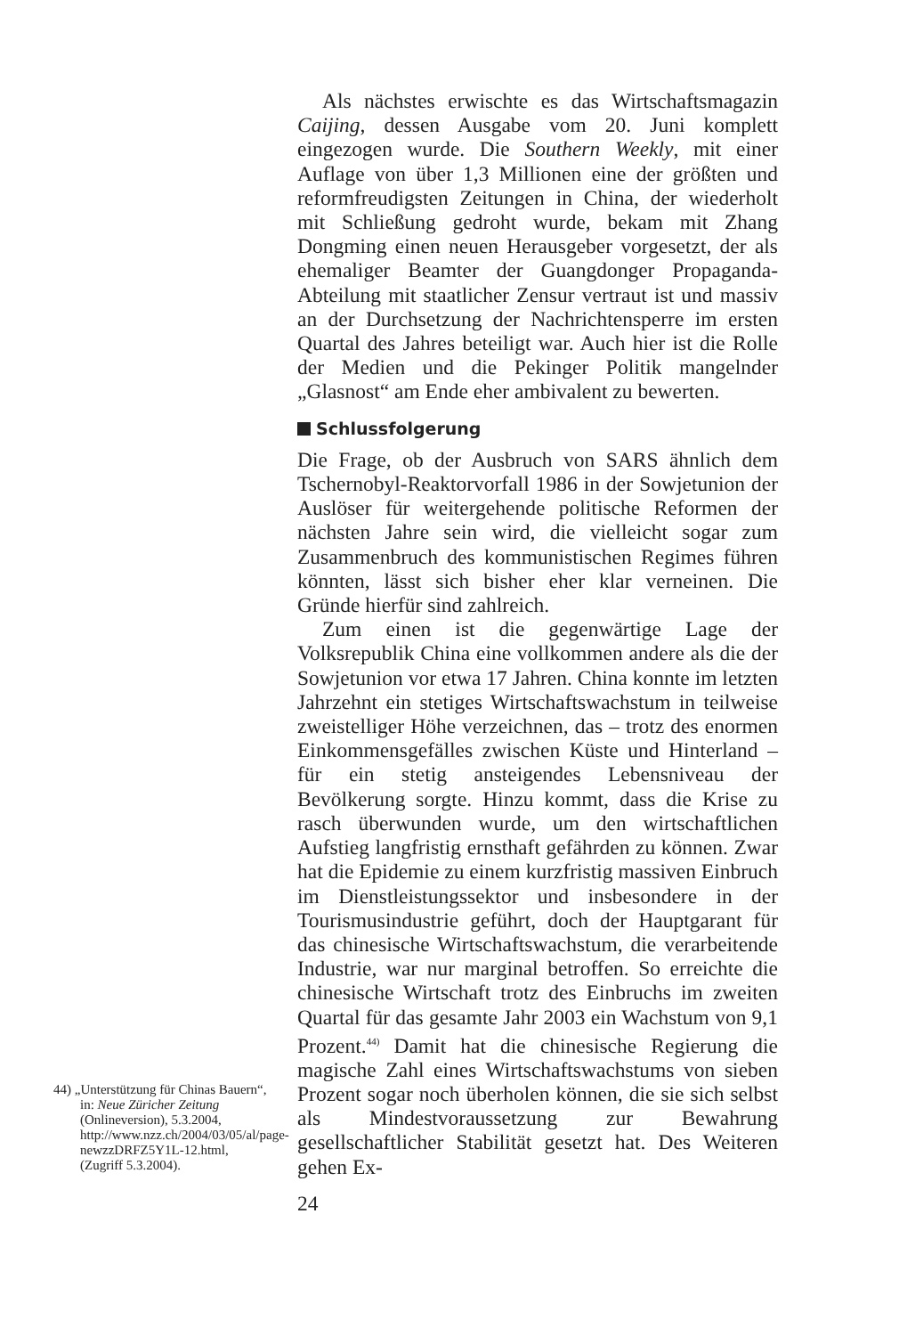Als nächstes erwischte es das Wirtschaftsmagazin Caijing, dessen Ausgabe vom 20. Juni komplett eingezogen wurde. Die Southern Weekly, mit einer Auflage von über 1,3 Millionen eine der größten und reformfreudigsten Zeitungen in China, der wiederholt mit Schließung gedroht wurde, bekam mit Zhang Dongming einen neuen Herausgeber vorgesetzt, der als ehemaliger Beamter der Guangdonger Propaganda-Abteilung mit staatlicher Zensur vertraut ist und massiv an der Durchsetzung der Nachrichtensperre im ersten Quartal des Jahres beteiligt war. Auch hier ist die Rolle der Medien und die Pekinger Politik mangelnder „Glasnost“ am Ende eher ambivalent zu bewerten.
Schlussfolgerung
Die Frage, ob der Ausbruch von SARS ähnlich dem Tschernobyl-Reaktorvorfall 1986 in der Sowjetunion der Auslöser für weitergehende politische Reformen der nächsten Jahre sein wird, die vielleicht sogar zum Zusammenbruch des kommunistischen Regimes führen könnten, lässt sich bisher eher klar verneinen. Die Gründe hierfür sind zahlreich.
Zum einen ist die gegenwärtige Lage der Volksrepublik China eine vollkommen andere als die der Sowjetunion vor etwa 17 Jahren. China konnte im letzten Jahrzehnt ein stetiges Wirtschaftswachstum in teilweise zweistelliger Höhe verzeichnen, das – trotz des enormen Einkommensgefälles zwischen Küste und Hinterland – für ein stetig ansteigendes Lebensniveau der Bevölkerung sorgte. Hinzu kommt, dass die Krise zu rasch überwunden wurde, um den wirtschaftlichen Aufstieg langfristig ernsthaft gefährden zu können. Zwar hat die Epidemie zu einem kurzfristig massiven Einbruch im Dienstleistungssektor und insbesondere in der Tourismusindustrie geführt, doch der Hauptgarant für das chinesische Wirtschaftswachstum, die verarbeitende Industrie, war nur marginal betroffen. So erreichte die chinesische Wirtschaft trotz des Einbruchs im zweiten Quartal für das gesamte Jahr 2003 ein Wachstum von 9,1 Prozent.<sup>44)</sup> Damit hat die chinesische Regierung die magische Zahl eines Wirtschaftswachstums von sieben Prozent sogar noch überholen können, die sie sich selbst als Mindestvoraussetzung zur Bewahrung gesellschaftlicher Stabilität gesetzt hat. Des Weiteren gehen Ex-
24
44) „Unterstützung für Chinas Bauern“, in: Neue Züricher Zeitung (Onlineversion), 5.3.2004, http://www.nzz.ch/2004/03/05/al/page-newzzDRFZ5Y1L-12.html, (Zugriff 5.3.2004).